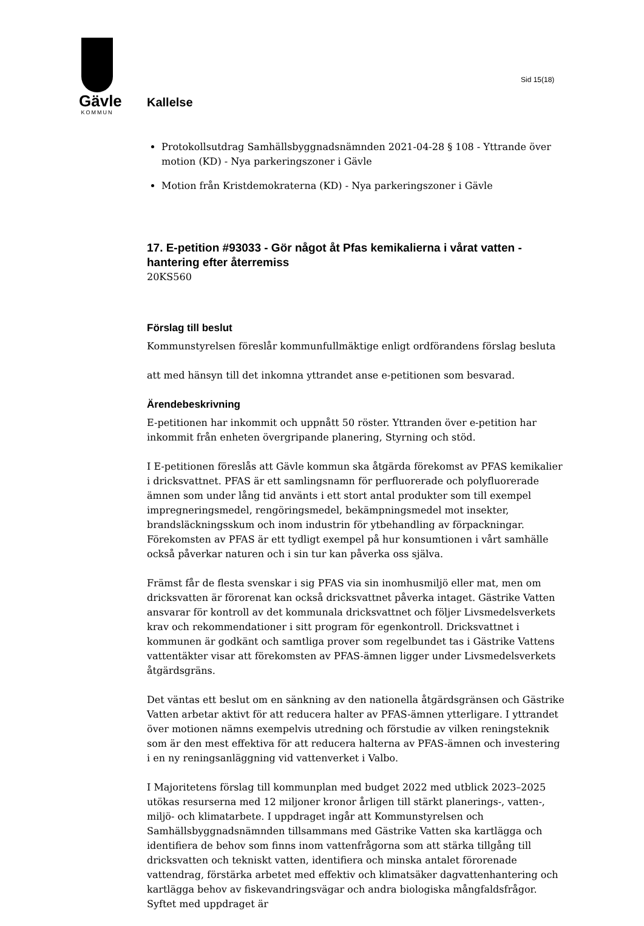Gävle
KOMMUN
Sid 15(18)
Kallelse
Protokollsutdrag Samhällsbyggnadsnämnden 2021-04-28 § 108 - Yttrande över motion (KD) - Nya parkeringszoner i Gävle
Motion från Kristdemokraterna (KD) - Nya parkeringszoner i Gävle
17. E-petition #93033 - Gör något åt Pfas kemikalierna i vårat vatten - hantering efter återremiss
20KS560
Förslag till beslut
Kommunstyrelsen föreslår kommunfullmäktige enligt ordförandens förslag besluta
att med hänsyn till det inkomna yttrandet anse e-petitionen som besvarad.
Ärendebeskrivning
E-petitionen har inkommit och uppnått 50 röster. Yttranden över e-petition har inkommit från enheten övergripande planering, Styrning och stöd.
I E-petitionen föreslås att Gävle kommun ska åtgärda förekomst av PFAS kemikalier i dricksvattnet. PFAS är ett samlingsnamn för perfluorerade och polyfluorerade ämnen som under lång tid använts i ett stort antal produkter som till exempel impregneringsmedel, rengöringsmedel, bekämpningsmedel mot insekter, brandsläckningsskum och inom industrin för ytbehandling av förpackningar. Förekomsten av PFAS är ett tydligt exempel på hur konsumtionen i vårt samhälle också påverkar naturen och i sin tur kan påverka oss själva.
Främst får de flesta svenskar i sig PFAS via sin inomhusmiljö eller mat, men om dricksvatten är förorenat kan också dricksvattnet påverka intaget. Gästrike Vatten ansvarar för kontroll av det kommunala dricksvattnet och följer Livsmedelsverkets krav och rekommendationer i sitt program för egenkontroll. Dricksvattnet i kommunen är godkänt och samtliga prover som regelbundet tas i Gästrike Vattens vattentäkter visar att förekomsten av PFAS-ämnen ligger under Livsmedelsverkets åtgärdsgräns.
Det väntas ett beslut om en sänkning av den nationella åtgärdsgränsen och Gästrike Vatten arbetar aktivt för att reducera halter av PFAS-ämnen ytterligare. I yttrandet över motionen nämns exempelvis utredning och förstudie av vilken reningsteknik som är den mest effektiva för att reducera halterna av PFAS-ämnen och investering i en ny reningsanläggning vid vattenverket i Valbo.
I Majoritetens förslag till kommunplan med budget 2022 med utblick 2023–2025 utökas resurserna med 12 miljoner kronor årligen till stärkt planerings-, vatten-, miljö- och klimatarbete. I uppdraget ingår att Kommunstyrelsen och Samhällsbyggnadsnämnden tillsammans med Gästrike Vatten ska kartlägga och identifiera de behov som finns inom vattenfrågorna som att stärka tillgång till dricksvatten och tekniskt vatten, identifiera och minska antalet förorenade vattendrag, förstärka arbetet med effektiv och klimatsäker dagvattenhantering och kartlägga behov av fiskevandringsvägar och andra biologiska mångfaldsfrågor. Syftet med uppdraget är